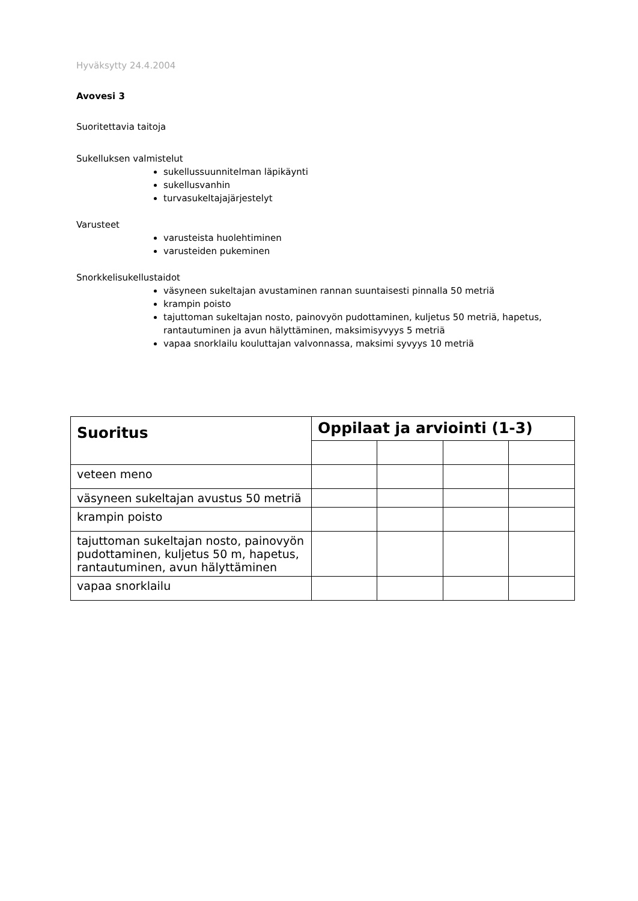Hyväksytty 24.4.2004
Avovesi 3
Suoritettavia taitoja
Sukelluksen valmistelut
sukellussuunnitelman läpikäynti
sukellusvanhin
turvasukeltajajärjestelyt
Varusteet
varusteista huolehtiminen
varusteiden pukeminen
Snorkkelisukellustaidot
väsyneen sukeltajan avustaminen rannan suuntaisesti pinnalla 50 metriä
krampin poisto
tajuttoman sukeltajan nosto, painovyön pudottaminen, kuljetus 50 metriä, hapetus, rantautuminen ja avun hälyttäminen, maksimisyvyys 5 metriä
vapaa snorklailu kouluttajan valvonnassa, maksimi syvyys 10 metriä
| Suoritus | Oppilaat ja arviointi (1-3) | | | |
| --- | --- | --- | --- | --- |
| veteen meno | | | | |
| väsyneen sukeltajan avustus 50 metriä | | | | |
| krampin poisto | | | | |
| tajuttoman sukeltajan nosto, painovyön pudottaminen, kuljetus 50 m, hapetus, rantautuminen, avun hälyttäminen | | | | |
| vapaa snorklailu | | | | |